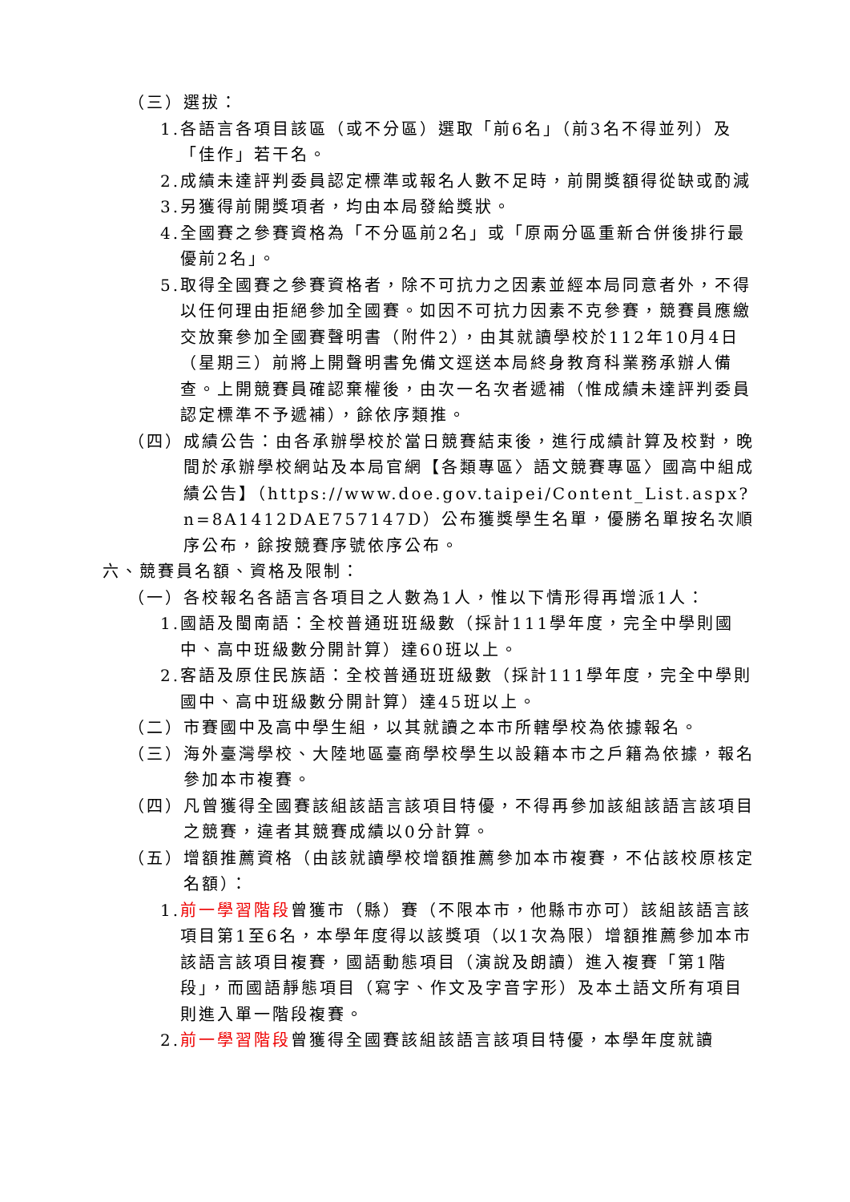（三）選拔：
1. 各語言各項目該區（或不分區）選取「前6名」（前3名不得並列）及「佳作」若干名。
2. 成績未達評判委員認定標準或報名人數不足時，前開獎額得從缺或酌減
3. 另獲得前開獎項者，均由本局發給獎狀。
4. 全國賽之參賽資格為「不分區前2名」或「原兩分區重新合併後排行最優前2名」。
5. 取得全國賽之參賽資格者，除不可抗力之因素並經本局同意者外，不得以任何理由拒絕參加全國賽。如因不可抗力因素不克參賽，競賽員應繳交放棄參加全國賽聲明書（附件2），由其就讀學校於112年10月4日（星期三）前將上開聲明書免備文逕送本局終身教育科業務承辦人備查。上開競賽員確認棄權後，由次一名次者遞補（惟成績未達評判委員認定標準不予遞補），餘依序類推。
（四） 成績公告：由各承辦學校於當日競賽結束後，進行成績計算及校對，晚間於承辦學校網站及本局官網【各類專區〉語文競賽專區〉國高中組成績公告】（https://www.doe.gov.taipei/Content_List.aspx?n=8A1412DAE757147D）公布獲獎學生名單，優勝名單按名次順序公布，餘按競賽序號依序公布。
六、競賽員名額、資格及限制：
（一） 各校報名各語言各項目之人數為1人，惟以下情形得再增派1人：
1. 國語及閩南語：全校普通班班級數（採計111學年度，完全中學則國中、高中班級數分開計算）達60班以上。
2. 客語及原住民族語：全校普通班班級數（採計111學年度，完全中學則國中、高中班級數分開計算）達45班以上。
（二） 市賽國中及高中學生組，以其就讀之本市所轄學校為依據報名。
（三） 海外臺灣學校、大陸地區臺商學校學生以設籍本市之戶籍為依據，報名參加本市複賽。
（四） 凡曾獲得全國賽該組該語言該項目特優，不得再參加該組該語言該項目之競賽，違者其競賽成績以0分計算。
（五） 增額推薦資格（由該就讀學校增額推薦參加本市複賽，不佔該校原核定名額）：
1. 前一學習階段曾獲市（縣）賽（不限本市，他縣市亦可）該組該語言該項目第1至6名，本學年度得以該獎項（以1次為限）增額推薦參加本市該語言該項目複賽，國語動態項目（演說及朗讀）進入複賽「第1階段」，而國語靜態項目（寫字、作文及字音字形）及本土語文所有項目則進入單一階段複賽。
2. 前一學習階段曾獲得全國賽該組該語言該項目特優，本學年度就讀